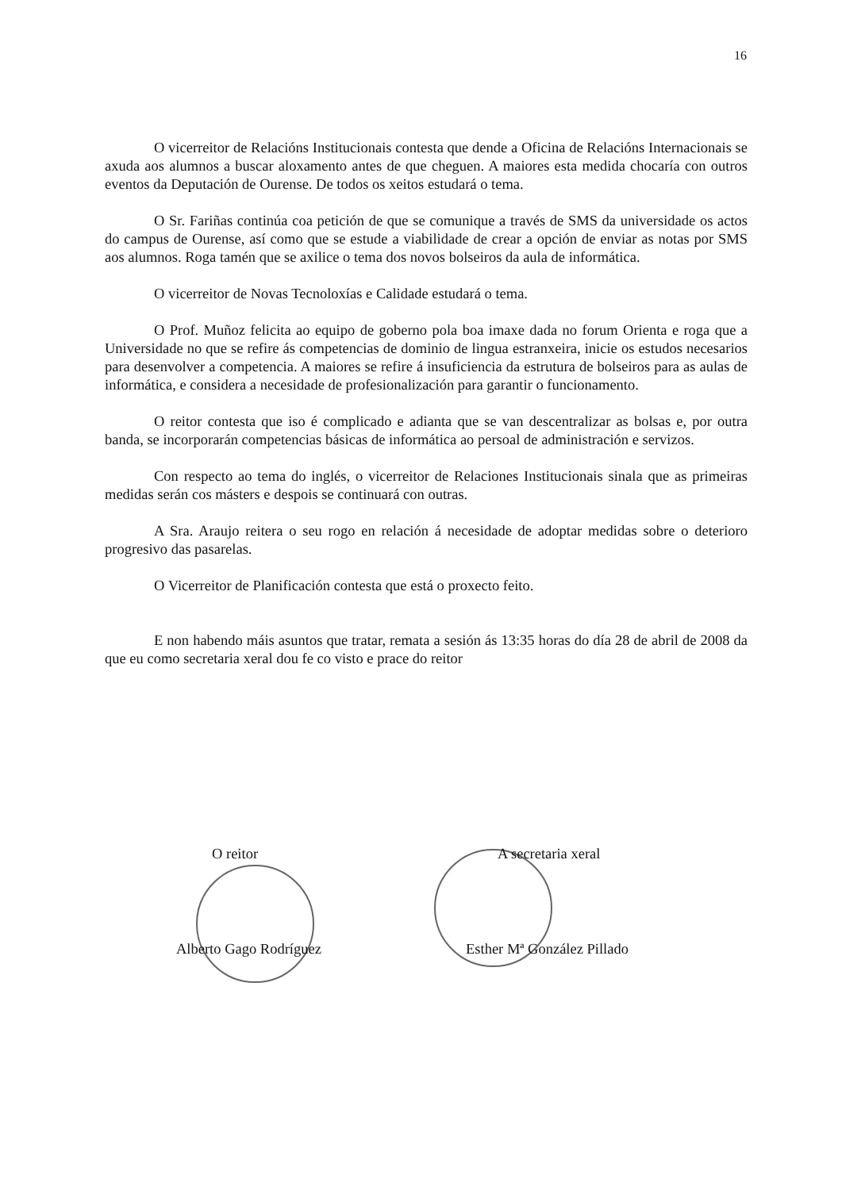16
O vicerreitor de Relacións Institucionais contesta que dende a Oficina de Relacións Internacionais se axuda aos alumnos a buscar aloxamento antes de que cheguen. A maiores esta medida chocaría con outros eventos da Deputación de Ourense. De todos os xeitos estudará o tema.
O Sr. Fariñas continúa coa petición de que se comunique a través de SMS da universidade os actos do campus de Ourense, así como que se estude a viabilidade de crear a opción de enviar as notas por SMS aos alumnos. Roga tamén que se axilice o tema dos novos bolseiros da aula de informática.
O vicerreitor de Novas Tecnoloxías e Calidade estudará o tema.
O Prof. Muñoz felicita ao equipo de goberno pola boa imaxe dada no forum Orienta e roga que a Universidade no que se refire ás competencias de dominio de lingua estranxeira, inicie os estudos necesarios para desenvolver a competencia. A maiores se refire á insuficiencia da estrutura de bolseiros para as aulas de informática, e considera a necesidade de profesionalización para garantir o funcionamento.
O reitor contesta que iso é complicado e adianta que se van descentralizar as bolsas e, por outra banda, se incorporarán competencias básicas de informática ao persoal de administración e servizos.
Con respecto ao tema do inglés, o vicerreitor de Relaciones Institucionais sinala que as primeiras medidas serán cos másters e despois se continuará con outras.
A Sra. Araujo reitera o seu rogo en relación á necesidade de adoptar medidas sobre o deterioro progresivo das pasarelas.
O Vicerreitor de Planificación contesta que está o proxecto feito.
E non habendo máis asuntos que tratar, remata a sesión ás 13:35 horas do día 28 de abril de 2008 da que eu como secretaria xeral dou fe co visto e prace do reitor
O reitor
Alberto Gago Rodríguez
A secretaria xeral
Esther Mª González Pillado